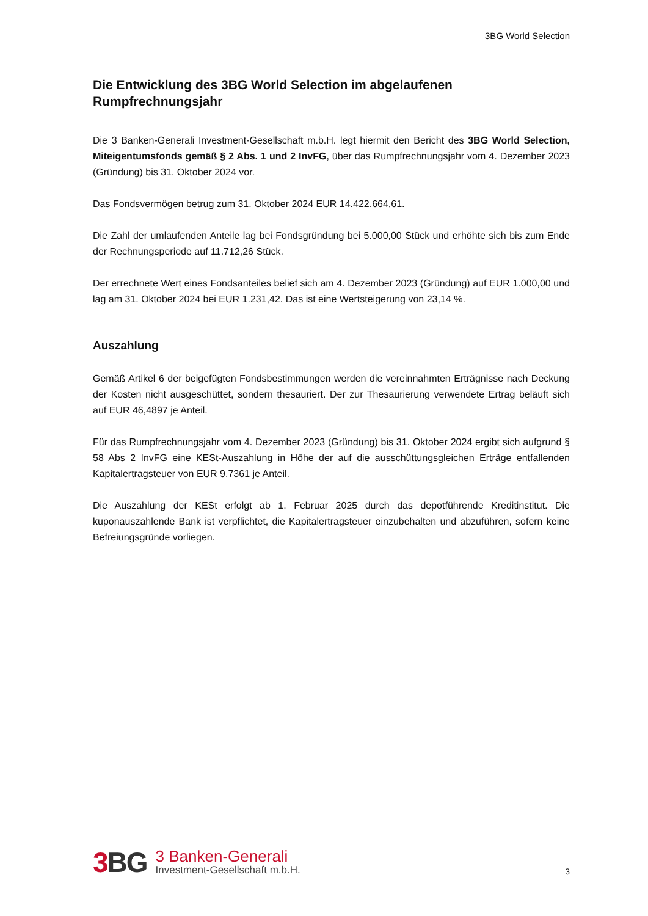3BG World Selection
Die Entwicklung des 3BG World Selection im abgelaufenen Rumpfrechnungsjahr
Die 3 Banken-Generali Investment-Gesellschaft m.b.H. legt hiermit den Bericht des 3BG World Selection, Miteigentumsfonds gemäß § 2 Abs. 1 und 2 InvFG, über das Rumpfrechnungsjahr vom 4. Dezember 2023 (Gründung) bis 31. Oktober 2024 vor.
Das Fondsvermögen betrug zum 31. Oktober 2024 EUR 14.422.664,61.
Die Zahl der umlaufenden Anteile lag bei Fondsgründung bei 5.000,00 Stück und erhöhte sich bis zum Ende der Rechnungsperiode auf 11.712,26 Stück.
Der errechnete Wert eines Fondsanteiles belief sich am 4. Dezember 2023 (Gründung) auf EUR 1.000,00 und lag am 31. Oktober 2024 bei EUR 1.231,42. Das ist eine Wertsteigerung von 23,14 %.
Auszahlung
Gemäß Artikel 6 der beigefügten Fondsbestimmungen werden die vereinnahmten Erträgnisse nach Deckung der Kosten nicht ausgeschüttet, sondern thesauriert. Der zur Thesaurierung verwendete Ertrag beläuft sich auf EUR 46,4897 je Anteil.
Für das Rumpfrechnungsjahr vom 4. Dezember 2023 (Gründung) bis 31. Oktober 2024 ergibt sich aufgrund § 58 Abs 2 InvFG eine KESt-Auszahlung in Höhe der auf die ausschüttungsgleichen Erträge entfallenden Kapitalertragsteuer von EUR 9,7361 je Anteil.
Die Auszahlung der KESt erfolgt ab 1. Februar 2025 durch das depotführende Kreditinstitut. Die kuponauszahlende Bank ist verpflichtet, die Kapitalertragsteuer einzubehalten und abzuführen, sofern keine Befreiungsgründe vorliegen.
3 BG
3 Banken-Generali
Investment-Gesellschaft m.b.H.
3